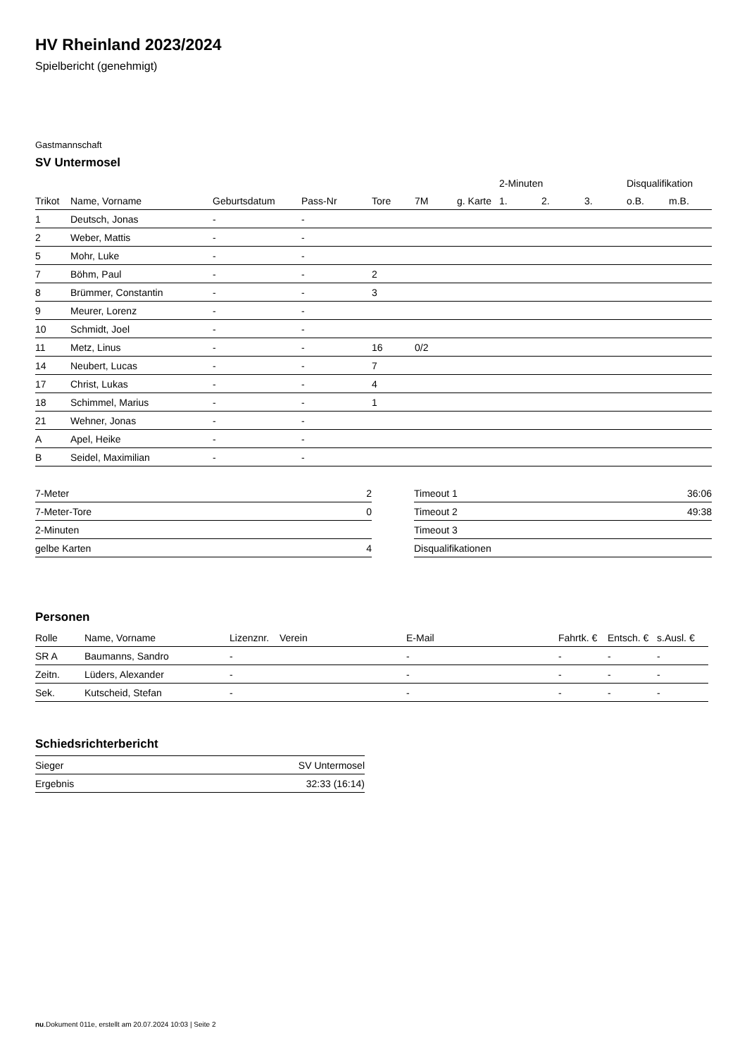HV Rheinland 2023/2024
Spielbericht (genehmigt)
Gastmannschaft
SV Untermosel
| | | | | | | | 2-Minuten | | | Disqualifikation | |
| --- | --- | --- | --- | --- | --- | --- | --- | --- | --- | --- | --- |
| Trikot | Name, Vorname | Geburtsdatum | Pass-Nr | Tore | 7M | g. Karte | 1. | 2. | 3. | o.B. | m.B. |
| 1 | Deutsch, Jonas | - | - | | | | | | | | |
| 2 | Weber, Mattis | - | - | | | | | | | | |
| 5 | Mohr, Luke | - | - | | | | | | | | |
| 7 | Böhm, Paul | - | - | 2 | | | | | | | |
| 8 | Brümmer, Constantin | - | - | 3 | | | | | | | |
| 9 | Meurer, Lorenz | - | - | | | | | | | | |
| 10 | Schmidt, Joel | - | - | | | | | | | | |
| 11 | Metz, Linus | - | - | 16 | 0/2 | | | | | | |
| 14 | Neubert, Lucas | - | - | 7 | | | | | | | |
| 17 | Christ, Lukas | - | - | 4 | | | | | | | |
| 18 | Schimmel, Marius | - | - | 1 | | | | | | | |
| 21 | Wehner, Jonas | - | - | | | | | | | | |
| A | Apel, Heike | - | - | | | | | | | | |
| B | Seidel, Maximilian | - | - | | | | | | | | |
| 7-Meter | 2 |
| 7-Meter-Tore | 0 |
| 2-Minuten | |
| gelbe Karten | 4 |
| Timeout 1 | 36:06 |
| Timeout 2 | 49:38 |
| Timeout 3 | |
| Disqualifikationen | |
Personen
| Rolle | Name, Vorname | Lizenznr. | Verein | E-Mail | Fahrtk. € | Entsch. € | s.Ausl. € |
| --- | --- | --- | --- | --- | --- | --- | --- |
| SR A | Baumanns, Sandro | - | | - | - | - | - |
| Zeitn. | Lüders, Alexander | - | | - | - | - | - |
| Sek. | Kutscheid, Stefan | - | | - | - | - | - |
Schiedsrichterbericht
| Sieger | SV Untermosel |
| Ergebnis | 32:33 (16:14) |
nu.Dokument 011e, erstellt am 20.07.2024 10:03 | Seite 2